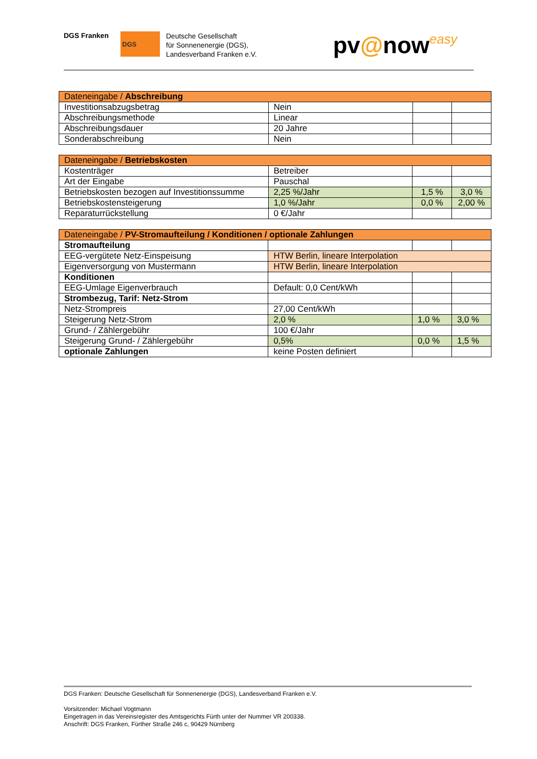DGS Franken
DGS
Deutsche Gesellschaft
für Sonnenenergie (DGS),
Landesverband Franken e.V.
pv@noweasy
| Dateneingabe / Abschreibung | | | |
| Investitionsabzugsbetrag | Nein | | |
| Abschreibungsmethode | Linear | | |
| Abschreibungsdauer | 20 Jahre | | |
| Sonderabschreibung | Nein | | |
| Dateneingabe / Betriebskosten | | | |
| Kostenträger | Betreiber | | |
| Art der Eingabe | Pauschal | | |
| Betriebskosten bezogen auf Investitionssumme | 2,25 %/Jahr | 1,5 % | 3,0 % |
| Betriebskostensteigerung | 1,0 %/Jahr | 0,0 % | 2,00 % |
| Reparaturrückstellung | 0 €/Jahr | | |
| Dateneingabe / PV-Stromaufteilung / Konditionen / optionale Zahlungen | | | |
| Stromaufteilung | | | |
| EEG-vergütete Netz-Einspeisung | HTW Berlin, lineare Interpolation | | |
| Eigenversorgung von Mustermann | HTW Berlin, lineare Interpolation | | |
| Konditionen | | | |
| EEG-Umlage Eigenverbrauch | Default: 0,0 Cent/kWh | | |
| Strombezug, Tarif: Netz-Strom | | | |
| Netz-Strompreis | 27,00 Cent/kWh | | |
| Steigerung Netz-Strom | 2,0 % | 1,0 % | 3,0 % |
| Grund- / Zählergebühr | 100 €/Jahr | | |
| Steigerung Grund- / Zählergebühr | 0,5% | 0,0 % | 1,5 % |
| optionale Zahlungen | keine Posten definiert | | |
DGS Franken: Deutsche Gesellschaft für Sonnenenergie (DGS), Landesverband Franken e.V.
Vorsitzender: Michael Vogtmann
Eingetragen in das Vereinsregister des Amtsgerichts Fürth unter der Nummer VR 200338.
Anschrift: DGS Franken, Fürther Straße 246 c, 90429 Nürnberg